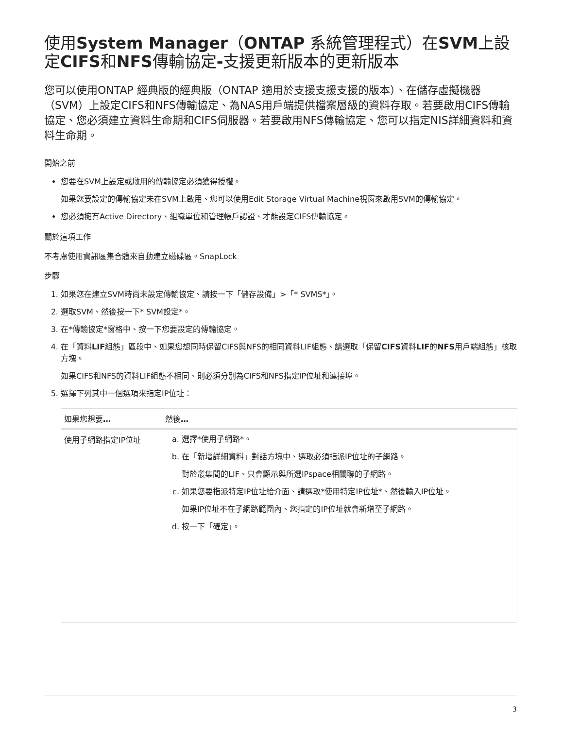使用System Manager（ONTAP 系統管理程式）在SVM上設定CIFS和NFS傳輸協定-支援更新版本的更新版本
您可以使用ONTAP 經典版的經典版（ONTAP 適用於支援支援支援的版本）、在儲存虛擬機器（SVM）上設定CIFS和NFS傳輸協定、為NAS用戶端提供檔案層級的資料存取。若要啟用CIFS傳輸協定、您必須建立資料生命期和CIFS伺服器。若要啟用NFS傳輸協定、您可以指定NIS詳細資料和資料生命期。
開始之前
您要在SVM上設定或啟用的傳輸協定必須獲得授權。
如果您要設定的傳輸協定未在SVM上啟用、您可以使用Edit Storage Virtual Machine視窗來啟用SVM的傳輸協定。
您必須擁有Active Directory、組織單位和管理帳戶認證、才能設定CIFS傳輸協定。
關於這項工作
不考慮使用資訊區集合體來自動建立磁碟區。SnapLock
步驟
1. 如果您在建立SVM時尚未設定傳輸協定、請按一下「儲存設備」>「* SVMS*」。
2. 選取SVM、然後按一下* SVM設定*。
3. 在*傳輸協定*窗格中、按一下您要設定的傳輸協定。
4. 在「資料LIF組態」區段中、如果您想同時保留CIFS與NFS的相同資料LIF組態、請選取「保留CIFS資料LIF的NFS用戶端組態」核取方塊。
如果CIFS和NFS的資料LIF組態不相同、則必須分別為CIFS和NFS指定IP位址和連接埠。
5. 選擇下列其中一個選項來指定IP位址：
| 如果您想要 … | 然後 … |
| --- | --- |
| 使用子網路指定IP位址 | a. 選擇*使用子網路*。 b. 在「新增詳細資料」對話方塊中、選取必須指派IP位址的子網路。 對於叢集間的LIF、只會顯示與所選IPspace相關聯的子網路。 c. 如果您要指派特定IP位址給介面、請選取*使用特定IP位址*、然後輸入IP位址。 如果IP位址不在子網路範圍內、您指定的IP位址就會新增至子網路。 d. 按一下「確定」。 |
3